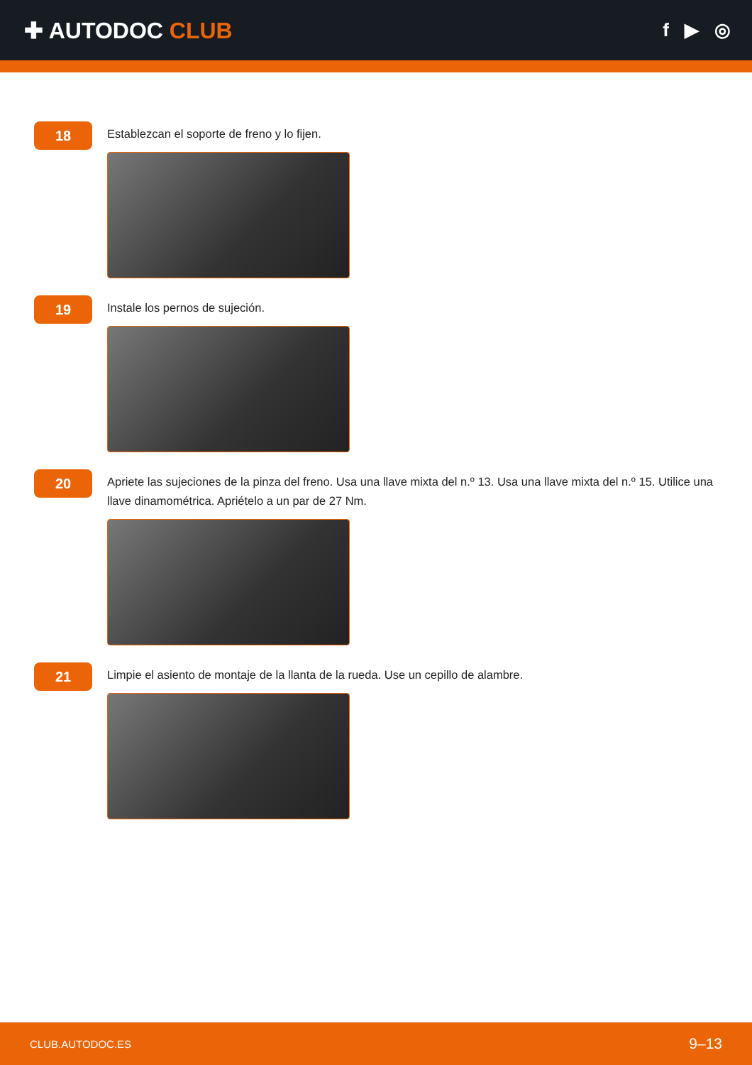✚ AUTODOC CLUB
f ▶ ◎
18
Establezcan el soporte de freno y lo fijen.
19
Instale los pernos de sujeción.
20
Apriete las sujeciones de la pinza del freno. Usa una llave mixta del n.º 13. Usa una llave mixta del n.º 15. Utilice una llave dinamométrica. Apriételo a un par de 27 Nm.
21
Limpie el asiento de montaje de la llanta de la rueda. Use un cepillo de alambre.
CLUB.AUTODOC.ES 9–13